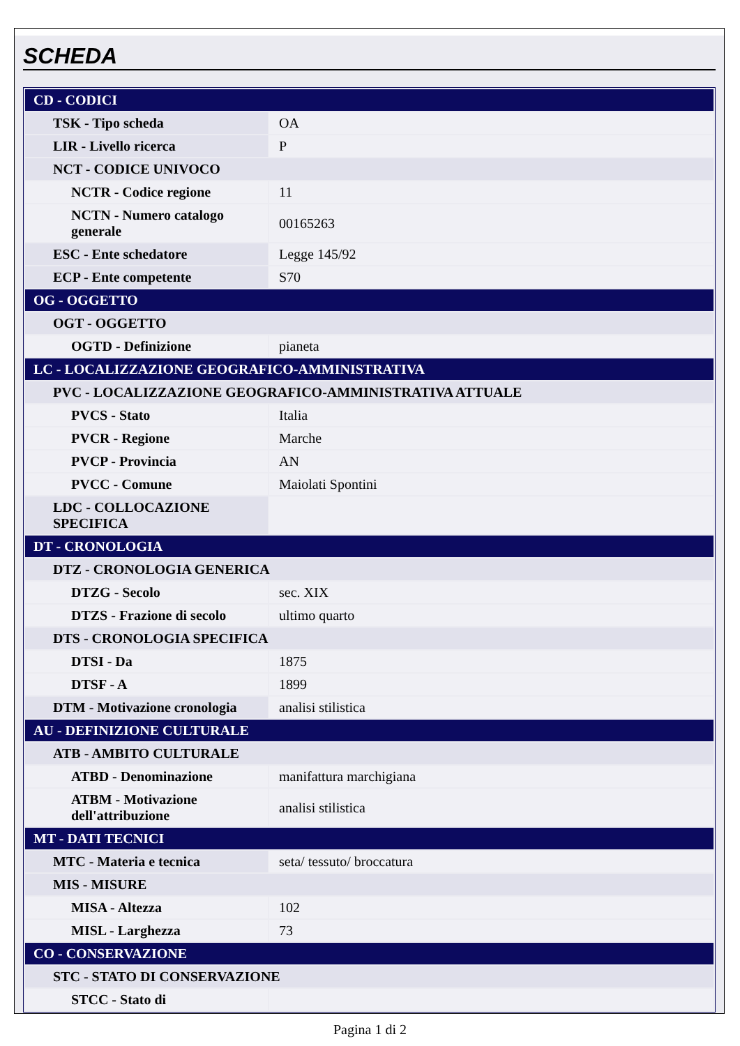SCHEDA
| CD - CODICI | |
| TSK - Tipo scheda | OA |
| LIR - Livello ricerca | P |
| NCT - CODICE UNIVOCO | |
| NCTR - Codice regione | 11 |
| NCTN - Numero catalogo generale | 00165263 |
| ESC - Ente schedatore | Legge 145/92 |
| ECP - Ente competente | S70 |
| OG - OGGETTO | |
| OGT - OGGETTO | |
| OGTD - Definizione | pianeta |
| LC - LOCALIZZAZIONE GEOGRAFICO-AMMINISTRATIVA | |
| PVC - LOCALIZZAZIONE GEOGRAFICO-AMMINISTRATIVA ATTUALE | |
| PVCS - Stato | Italia |
| PVCR - Regione | Marche |
| PVCP - Provincia | AN |
| PVCC - Comune | Maiolati Spontini |
| LDC - COLLOCAZIONE SPECIFICA | |
| DT - CRONOLOGIA | |
| DTZ - CRONOLOGIA GENERICA | |
| DTZG - Secolo | sec. XIX |
| DTZS - Frazione di secolo | ultimo quarto |
| DTS - CRONOLOGIA SPECIFICA | |
| DTSI - Da | 1875 |
| DTSF - A | 1899 |
| DTM - Motivazione cronologia | analisi stilistica |
| AU - DEFINIZIONE CULTURALE | |
| ATB - AMBITO CULTURALE | |
| ATBD - Denominazione | manifattura marchigiana |
| ATBM - Motivazione dell'attribuzione | analisi stilistica |
| MT - DATI TECNICI | |
| MTC - Materia e tecnica | seta/ tessuto/ broccatura |
| MIS - MISURE | |
| MISA - Altezza | 102 |
| MISL - Larghezza | 73 |
| CO - CONSERVAZIONE | |
| STC - STATO DI CONSERVAZIONE | |
| STCC - Stato di | |
Pagina 1 di 2